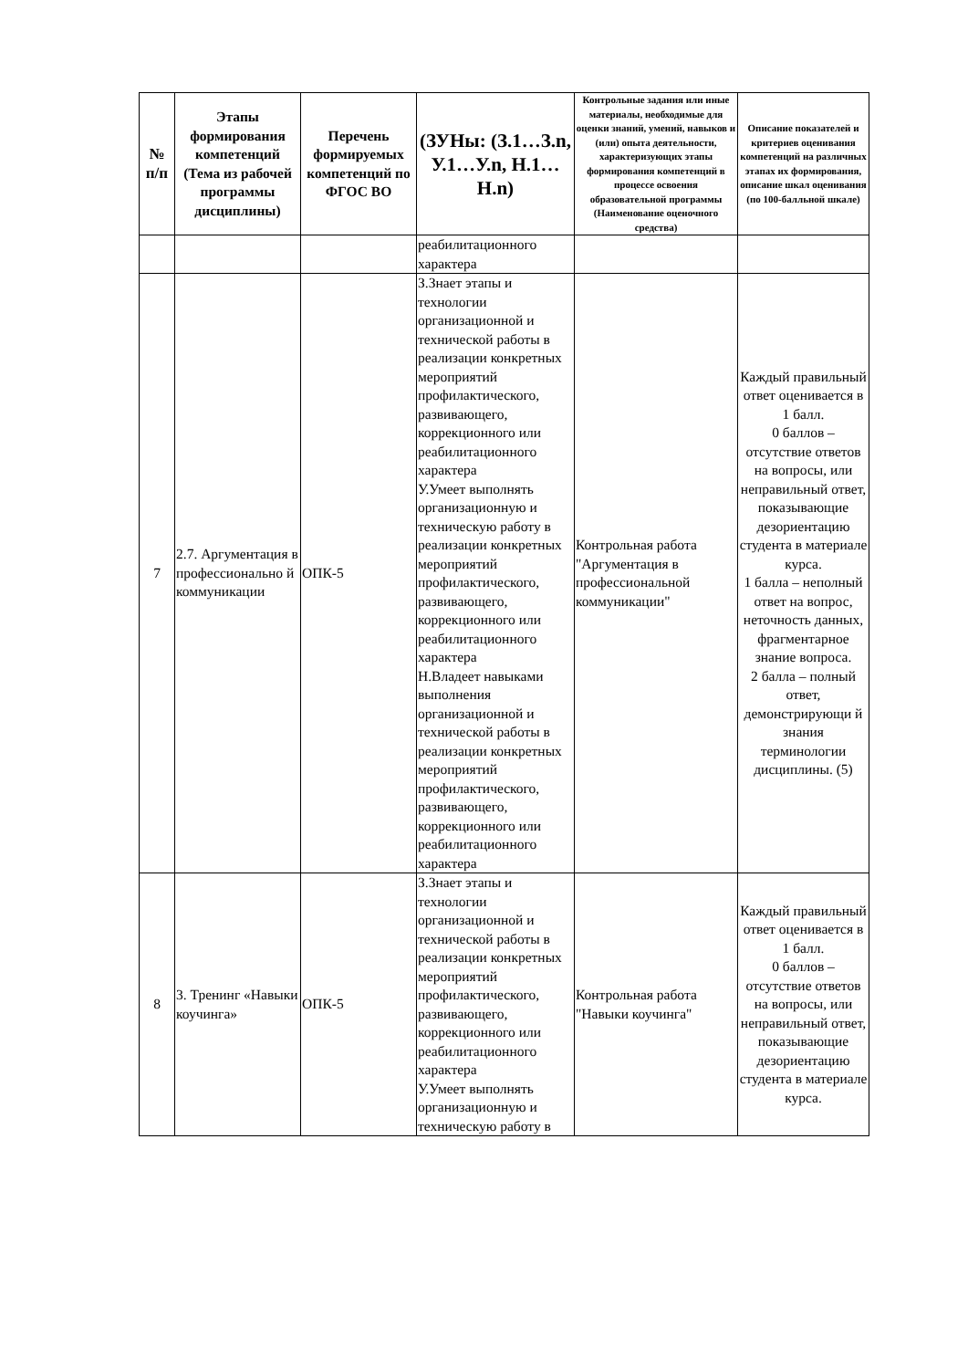| № п/п | Этапы формирования компетенций (Тема из рабочей программы дисциплины) | Перечень формируемых компетенций по ФГОС ВО | (ЗУНы: (З.1…З.n, У.1…У.n, Н.1…Н.n) | Контрольные задания или иные материалы, необходимые для оценки знаний, умений, навыков и (или) опыта деятельности, характеризующих этапы формирования компетенций в процессе освоения образовательной программы (Наименование оценочного средства) | Описание показателей и критериев оценивания компетенций на различных этапах их формирования, описание шкал оценивания (по 100-балльной шкале) |
| --- | --- | --- | --- | --- | --- |
| | | | реабилитационного характера | | |
| 7 | 2.7. Аргументация в профессионально й коммуникации | ОПК-5 | З.Знает этапы и технологии организационной и технической работы в реализации конкретных мероприятий профилактического, развивающего, коррекционного или реабилитационного характера У.Умеет выполнять организационную и техническую работу в реализации конкретных мероприятий профилактического, развивающего, коррекционного или реабилитационного характера Н.Владеет навыками выполнения организационной и технической работы в реализации конкретных мероприятий профилактического, развивающего, коррекционного или реабилитационного характера | Контрольная работа "Аргументация в профессиональной коммуникации" | Каждый правильный ответ оценивается в 1 балл. 0 баллов – отсутствие ответов на вопросы, или неправильный ответ, показывающие дезориентацию студента в материале курса. 1 балла – неполный ответ на вопрос, неточность данных, фрагментарное знание вопроса. 2 балла – полный ответ, демонстрирующи й знания терминологии дисциплины. (5) |
| 8 | 3. Тренинг «Навыки коучинга» | ОПК-5 | З.Знает этапы и технологии организационной и технической работы в реализации конкретных мероприятий профилактического, развивающего, коррекционного или реабилитационного характера У.Умеет выполнять организационную и техническую работу в | Контрольная работа "Навыки коучинга" | Каждый правильный ответ оценивается в 1 балл. 0 баллов – отсутствие ответов на вопросы, или неправильный ответ, показывающие дезориентацию студента в материале курса. |